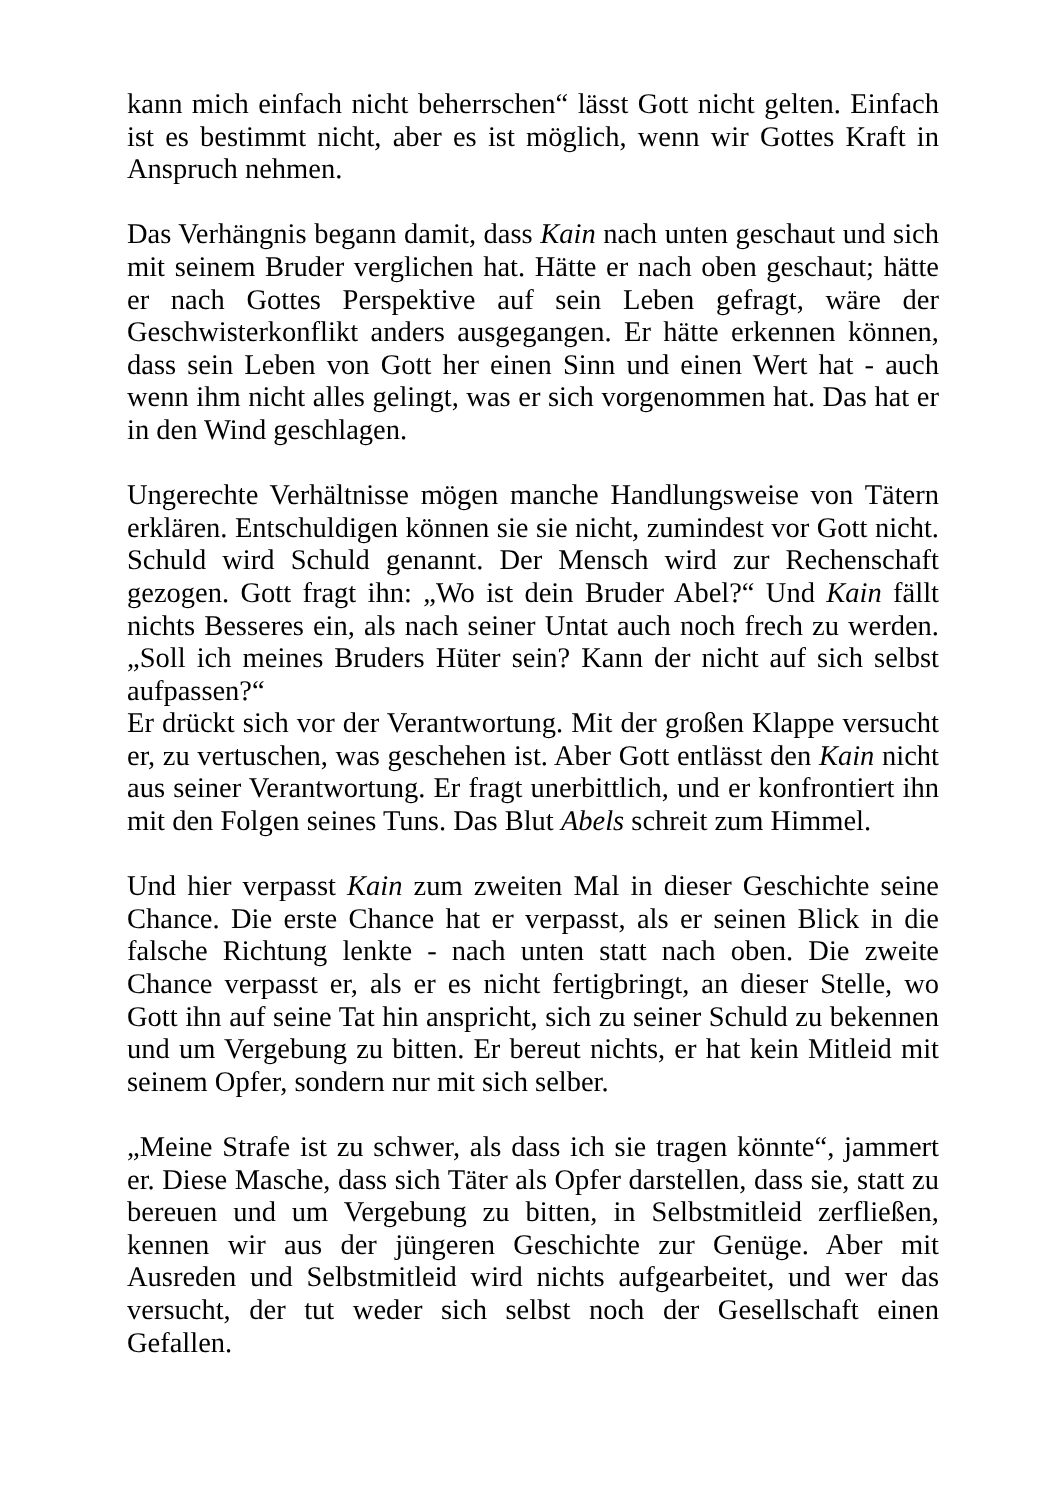kann mich einfach nicht beherrschen“ lässt Gott nicht gelten. Einfach ist es bestimmt nicht, aber es ist möglich, wenn wir Gottes Kraft in Anspruch nehmen.
Das Verhängnis begann damit, dass Kain nach unten geschaut und sich mit seinem Bruder verglichen hat. Hätte er nach oben geschaut; hätte er nach Gottes Perspektive auf sein Leben gefragt, wäre der Geschwisterkonflikt anders ausgegangen. Er hätte erkennen können, dass sein Leben von Gott her einen Sinn und einen Wert hat - auch wenn ihm nicht alles gelingt, was er sich vorgenommen hat. Das hat er in den Wind geschlagen.
Ungerechte Verhältnisse mögen manche Handlungsweise von Tätern erklären. Entschuldigen können sie sie nicht, zumindest vor Gott nicht. Schuld wird Schuld genannt. Der Mensch wird zur Rechenschaft gezogen. Gott fragt ihn: „Wo ist dein Bruder Abel?“ Und Kain fällt nichts Besseres ein, als nach seiner Untat auch noch frech zu werden. „Soll ich meines Bruders Hüter sein? Kann der nicht auf sich selbst aufpassen?“
Er drückt sich vor der Verantwortung. Mit der großen Klappe versucht er, zu vertuschen, was geschehen ist. Aber Gott entlässt den Kain nicht aus seiner Verantwortung. Er fragt unerbittlich, und er konfrontiert ihn mit den Folgen seines Tuns. Das Blut Abels schreit zum Himmel.
Und hier verpasst Kain zum zweiten Mal in dieser Geschichte seine Chance. Die erste Chance hat er verpasst, als er seinen Blick in die falsche Richtung lenkte - nach unten statt nach oben. Die zweite Chance verpasst er, als er es nicht fertigbringt, an dieser Stelle, wo Gott ihn auf seine Tat hin anspricht, sich zu seiner Schuld zu bekennen und um Vergebung zu bitten. Er bereut nichts, er hat kein Mitleid mit seinem Opfer, sondern nur mit sich selber.
„Meine Strafe ist zu schwer, als dass ich sie tragen könnte“, jammert er. Diese Masche, dass sich Täter als Opfer darstellen, dass sie, statt zu bereuen und um Vergebung zu bitten, in Selbstmitleid zerfließen, kennen wir aus der jüngeren Geschichte zur Genüge. Aber mit Ausreden und Selbstmitleid wird nichts aufgearbeitet, und wer das versucht, der tut weder sich selbst noch der Gesellschaft einen Gefallen.